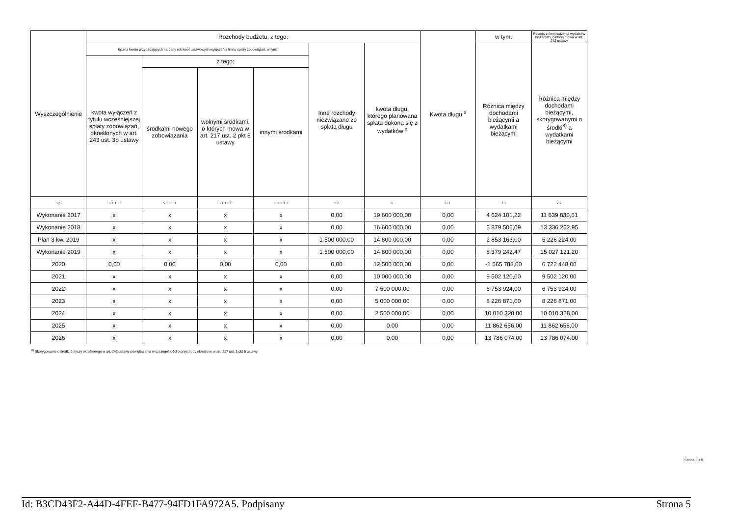| Wyszczególnienie | Rozchody budżetu, z tego: | | | | | | Kwota długu <sup>x</sup> | w tym: | Relacja zrównoważenia wydatków bieżących, o której mowa w art. 242 ustawy |
| --- | --- | --- | --- | --- | --- | --- | --- | --- | --- |
| | łączna kwota przypadających na dany rok kwot ustawowych wyłączeń z limitu spłaty zobowiązań, w tym: | | | | Inne rozchody niezwiązane ze spłatą długu | kwota długu, którego planowana spłata dokona się z wydatków <sup>x</sup> | | Różnica między dochodami bieżącymi a wydatkami bieżącymi | Różnica między dochodami bieżącymi, skorygowanymi o środki<sup>8)</sup> a wydatkami bieżącymi |
| | kwota wyłączeń z tytułu wcześniejszej spłaty zobowiązań, określonych w art. 243 ust. 3b ustawy | z tego: | | | | | | | |
| | | środkami nowego zobowiązania | wolnymi środkami, o których mowa w art. 217 ust. 2 pkt 6 ustawy | innymi środkami | | | | | |
| Lp | 5.1.1.3 | 5.1.1.3.1 | 5.1.1.3.2 | 5.1.1.3.3 | 5.2 | 6 | 6.1 | 7.1 | 7.2 |
| Wykonanie 2017 | x | x | x | x | 0,00 | 19 600 000,00 | 0,00 | 4 624 101,22 | 11 639 830,61 |
| Wykonanie 2018 | x | x | x | x | 0,00 | 16 600 000,00 | 0,00 | 5 879 506,09 | 13 336 252,95 |
| Plan 3 kw. 2019 | x | x | x | x | 1 500 000,00 | 14 800 000,00 | 0,00 | 2 853 163,00 | 5 226 224,00 |
| Wykonanie 2019 | x | x | x | x | 1 500 000,00 | 14 800 000,00 | 0,00 | 8 379 242,47 | 15 027 121,20 |
| 2020 | 0,00 | 0,00 | 0,00 | 0,00 | 0,00 | 12 500 000,00 | 0,00 | -1 565 788,00 | 6 722 448,00 |
| 2021 | x | x | x | x | 0,00 | 10 000 000,00 | 0,00 | 9 502 120,00 | 9 502 120,00 |
| 2022 | x | x | x | x | 0,00 | 7 500 000,00 | 0,00 | 6 753 924,00 | 6 753 924,00 |
| 2023 | x | x | x | x | 0,00 | 5 000 000,00 | 0,00 | 8 226 871,00 | 8 226 871,00 |
| 2024 | x | x | x | x | 0,00 | 2 500 000,00 | 0,00 | 10 010 328,00 | 10 010 328,00 |
| 2025 | x | x | x | x | 0,00 | 0,00 | 0,00 | 11 862 656,00 | 11 862 656,00 |
| 2026 | x | x | x | x | 0,00 | 0,00 | 0,00 | 13 786 074,00 | 13 786 074,00 |
<sup>8)</sup> Skorygowanie o środki dotyczy określonego w art. 242 ustawy powiększenia w szczególności o przychody określone w art. 217 ust. 2 pkt 5 ustawy.
Strona 5 z 9
Id: B3CD43F2-A44D-4FEF-B477-94FD1FA972A5. Podpisany Strona 5